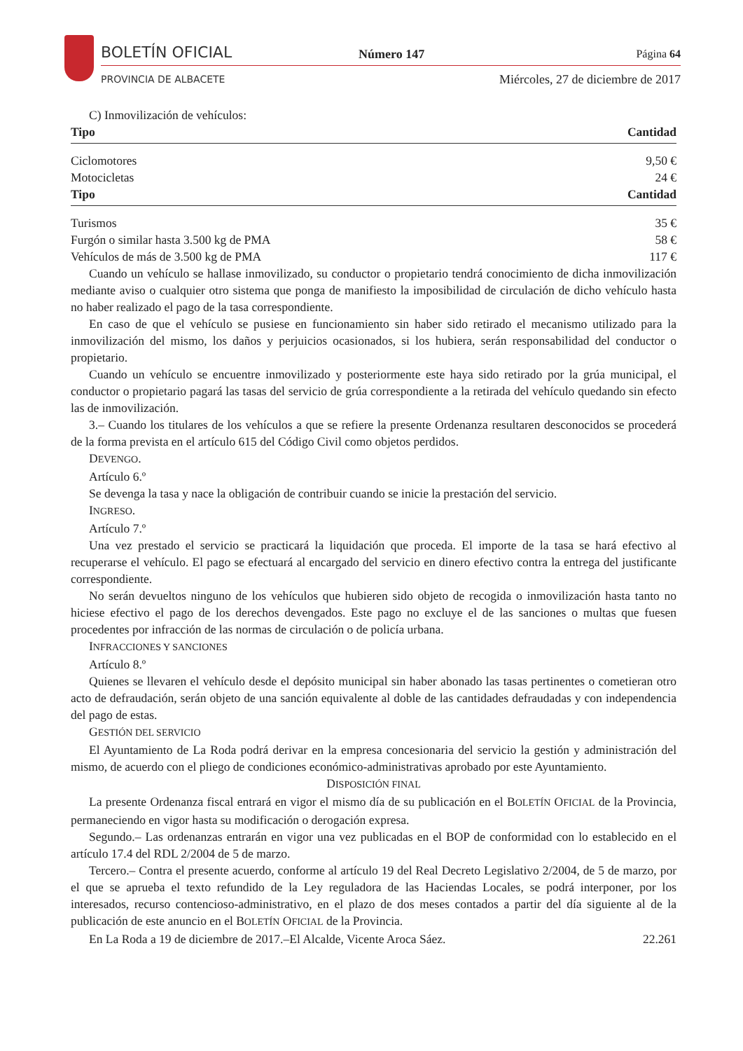BOLETÍN OFICIAL
PROVINCIA DE ALBACETE
Número 147 Página 64
Miércoles, 27 de diciembre de 2017
C) Inmovilización de vehículos:
| Tipo | Cantidad |
| --- | --- |
| Ciclomotores | 9,50 € |
| Motocicletas | 24 € |
| Tipo | Cantidad |
| Turismos | 35 € |
| Furgón o similar hasta 3.500 kg de PMA | 58 € |
| Vehículos de más de 3.500 kg de PMA | 117 € |
Cuando un vehículo se hallase inmovilizado, su conductor o propietario tendrá conocimiento de dicha inmovilización mediante aviso o cualquier otro sistema que ponga de manifiesto la imposibilidad de circulación de dicho vehículo hasta no haber realizado el pago de la tasa correspondiente.
En caso de que el vehículo se pusiese en funcionamiento sin haber sido retirado el mecanismo utilizado para la inmovilización del mismo, los daños y perjuicios ocasionados, si los hubiera, serán responsabilidad del conductor o propietario.
Cuando un vehículo se encuentre inmovilizado y posteriormente este haya sido retirado por la grúa municipal, el conductor o propietario pagará las tasas del servicio de grúa correspondiente a la retirada del vehículo quedando sin efecto las de inmovilización.
3.– Cuando los titulares de los vehículos a que se refiere la presente Ordenanza resultaren desconocidos se procederá de la forma prevista en el artículo 615 del Código Civil como objetos perdidos.
DEVENGO.
Artículo 6.º
Se devenga la tasa y nace la obligación de contribuir cuando se inicie la prestación del servicio.
INGRESO.
Artículo 7.º
Una vez prestado el servicio se practicará la liquidación que proceda. El importe de la tasa se hará efectivo al recuperarse el vehículo. El pago se efectuará al encargado del servicio en dinero efectivo contra la entrega del justificante correspondiente.
No serán devueltos ninguno de los vehículos que hubieren sido objeto de recogida o inmovilización hasta tanto no hiciese efectivo el pago de los derechos devengados. Este pago no excluye el de las sanciones o multas que fuesen procedentes por infracción de las normas de circulación o de policía urbana.
INFRACCIONES Y SANCIONES
Artículo 8.º
Quienes se llevaren el vehículo desde el depósito municipal sin haber abonado las tasas pertinentes o cometieran otro acto de defraudación, serán objeto de una sanción equivalente al doble de las cantidades defraudadas y con independencia del pago de estas.
GESTIÓN DEL SERVICIO
El Ayuntamiento de La Roda podrá derivar en la empresa concesionaria del servicio la gestión y administración del mismo, de acuerdo con el pliego de condiciones económico-administrativas aprobado por este Ayuntamiento.
DISPOSICIÓN FINAL
La presente Ordenanza fiscal entrará en vigor el mismo día de su publicación en el BOLETÍN OFICIAL de la Provincia, permaneciendo en vigor hasta su modificación o derogación expresa.
Segundo.– Las ordenanzas entrarán en vigor una vez publicadas en el BOP de conformidad con lo establecido en el artículo 17.4 del RDL 2/2004 de 5 de marzo.
Tercero.– Contra el presente acuerdo, conforme al artículo 19 del Real Decreto Legislativo 2/2004, de 5 de marzo, por el que se aprueba el texto refundido de la Ley reguladora de las Haciendas Locales, se podrá interponer, por los interesados, recurso contencioso-administrativo, en el plazo de dos meses contados a partir del día siguiente al de la publicación de este anuncio en el BOLETÍN OFICIAL de la Provincia.
En La Roda a 19 de diciembre de 2017.–El Alcalde, Vicente Aroca Sáez. 22.261